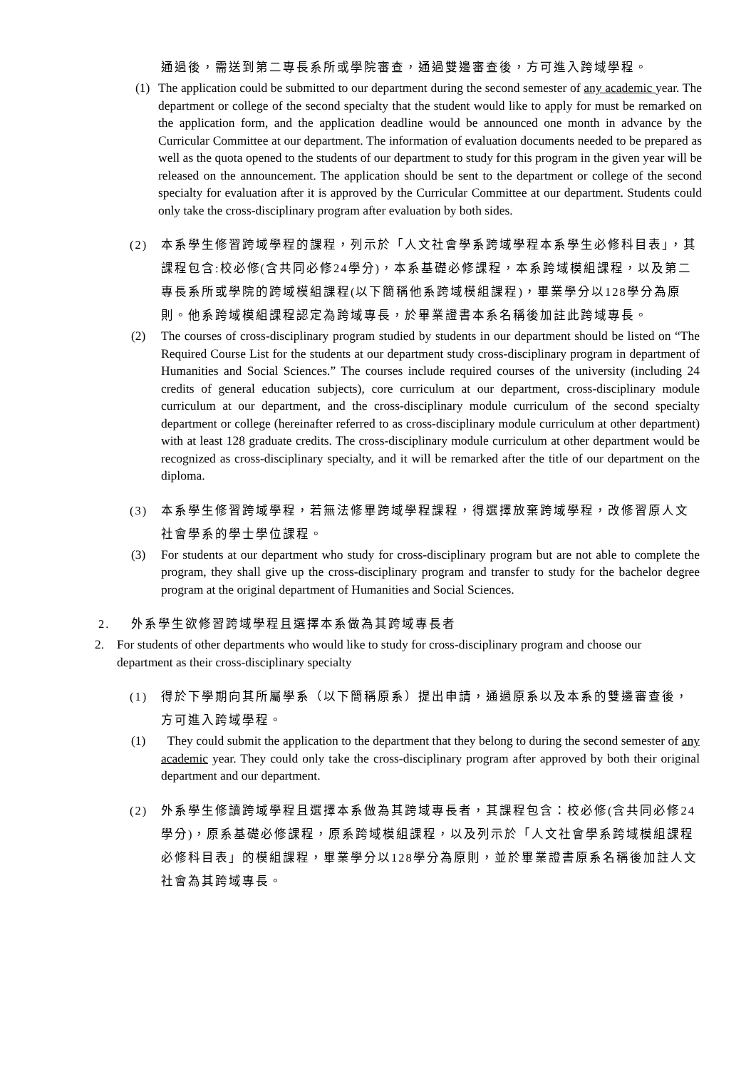通過後，需送到第二專長系所或學院審查，通過雙邊審查後，方可進入跨域學程。
(1) The application could be submitted to our department during the second semester of any academic year. The department or college of the second specialty that the student would like to apply for must be remarked on the application form, and the application deadline would be announced one month in advance by the Curricular Committee at our department. The information of evaluation documents needed to be prepared as well as the quota opened to the students of our department to study for this program in the given year will be released on the announcement. The application should be sent to the department or college of the second specialty for evaluation after it is approved by the Curricular Committee at our department. Students could only take the cross-disciplinary program after evaluation by both sides.
(2) 本系學生修習跨域學程的課程，列示於「人文社會學系跨域學程本系學生必修科目表」，其課程包含:校必修(含共同必修24學分)，本系基礎必修課程，本系跨域模組課程，以及第二專長系所或學院的跨域模組課程(以下簡稱他系跨域模組課程)，畢業學分以128學分為原則。他系跨域模組課程認定為跨域專長，於畢業證書本系名稱後加註此跨域專長。
(2) The courses of cross-disciplinary program studied by students in our department should be listed on “The Required Course List for the students at our department study cross-disciplinary program in department of Humanities and Social Sciences.” The courses include required courses of the university (including 24 credits of general education subjects), core curriculum at our department, cross-disciplinary module curriculum at our department, and the cross-disciplinary module curriculum of the second specialty department or college (hereinafter referred to as cross-disciplinary module curriculum at other department) with at least 128 graduate credits. The cross-disciplinary module curriculum at other department would be recognized as cross-disciplinary specialty, and it will be remarked after the title of our department on the diploma.
(3) 本系學生修習跨域學程，若無法修畢跨域學程課程，得選擇放棄跨域學程，改修習原人文社會學系的學士學位課程。
(3) For students at our department who study for cross-disciplinary program but are not able to complete the program, they shall give up the cross-disciplinary program and transfer to study for the bachelor degree program at the original department of Humanities and Social Sciences.
2. 外系學生欲修習跨域學程且選擇本系做為其跨域專長者
2. For students of other departments who would like to study for cross-disciplinary program and choose our department as their cross-disciplinary specialty
(1) 得於下學期向其所屬學系（以下簡稱原系）提出申請，通過原系以及本系的雙邊審查後，方可進入跨域學程。
(1) They could submit the application to the department that they belong to during the second semester of any academic year. They could only take the cross-disciplinary program after approved by both their original department and our department.
(2) 外系學生修讀跨域學程且選擇本系做為其跨域專長者，其課程包含：校必修(含共同必修24學分)，原系基礎必修課程，原系跨域模組課程，以及列示於「人文社會學系跨域模組課程必修科目表」的模組課程，畢業學分以128學分為原則，並於畢業證書原系名稱後加註人文社會為其跨域專長。